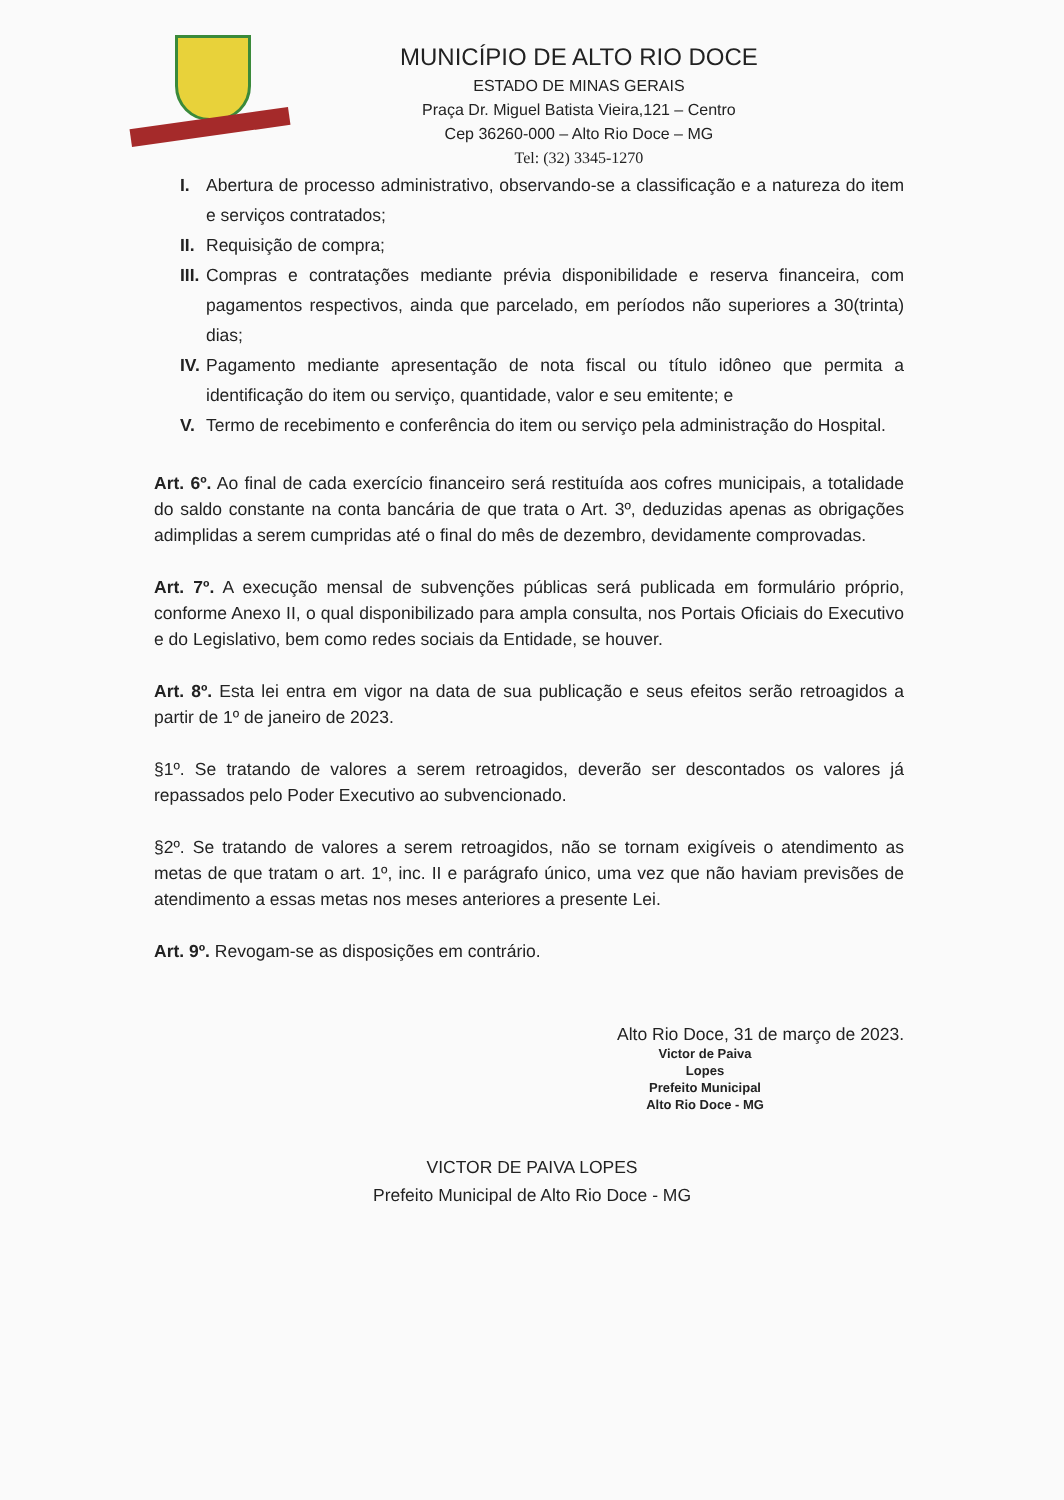MUNICÍPIO DE ALTO RIO DOCE
ESTADO DE MINAS GERAIS
Praça Dr. Miguel Batista Vieira,121 – Centro
Cep 36260-000 – Alto Rio Doce – MG
Tel: (32) 3345-1270
I. Abertura de processo administrativo, observando-se a classificação e a natureza do item e serviços contratados;
II. Requisição de compra;
III. Compras e contratações mediante prévia disponibilidade e reserva financeira, com pagamentos respectivos, ainda que parcelado, em períodos não superiores a 30(trinta) dias;
IV. Pagamento mediante apresentação de nota fiscal ou título idôneo que permita a identificação do item ou serviço, quantidade, valor e seu emitente; e
V. Termo de recebimento e conferência do item ou serviço pela administração do Hospital.
Art. 6º. Ao final de cada exercício financeiro será restituída aos cofres municipais, a totalidade do saldo constante na conta bancária de que trata o Art. 3º, deduzidas apenas as obrigações adimplidas a serem cumpridas até o final do mês de dezembro, devidamente comprovadas.
Art. 7º. A execução mensal de subvenções públicas será publicada em formulário próprio, conforme Anexo II, o qual disponibilizado para ampla consulta, nos Portais Oficiais do Executivo e do Legislativo, bem como redes sociais da Entidade, se houver.
Art. 8º. Esta lei entra em vigor na data de sua publicação e seus efeitos serão retroagidos a partir de 1º de janeiro de 2023.
§1º. Se tratando de valores a serem retroagidos, deverão ser descontados os valores já repassados pelo Poder Executivo ao subvencionado.
§2º. Se tratando de valores a serem retroagidos, não se tornam exigíveis o atendimento as metas de que tratam o art. 1º, inc. II e parágrafo único, uma vez que não haviam previsões de atendimento a essas metas nos meses anteriores a presente Lei.
Art. 9º. Revogam-se as disposições em contrário.
Alto Rio Doce, 31 de março de 2023.
Victor de Paiva Lopes
Prefeito Municipal
Alto Rio Doce - MG
VICTOR DE PAIVA LOPES
Prefeito Municipal de Alto Rio Doce - MG